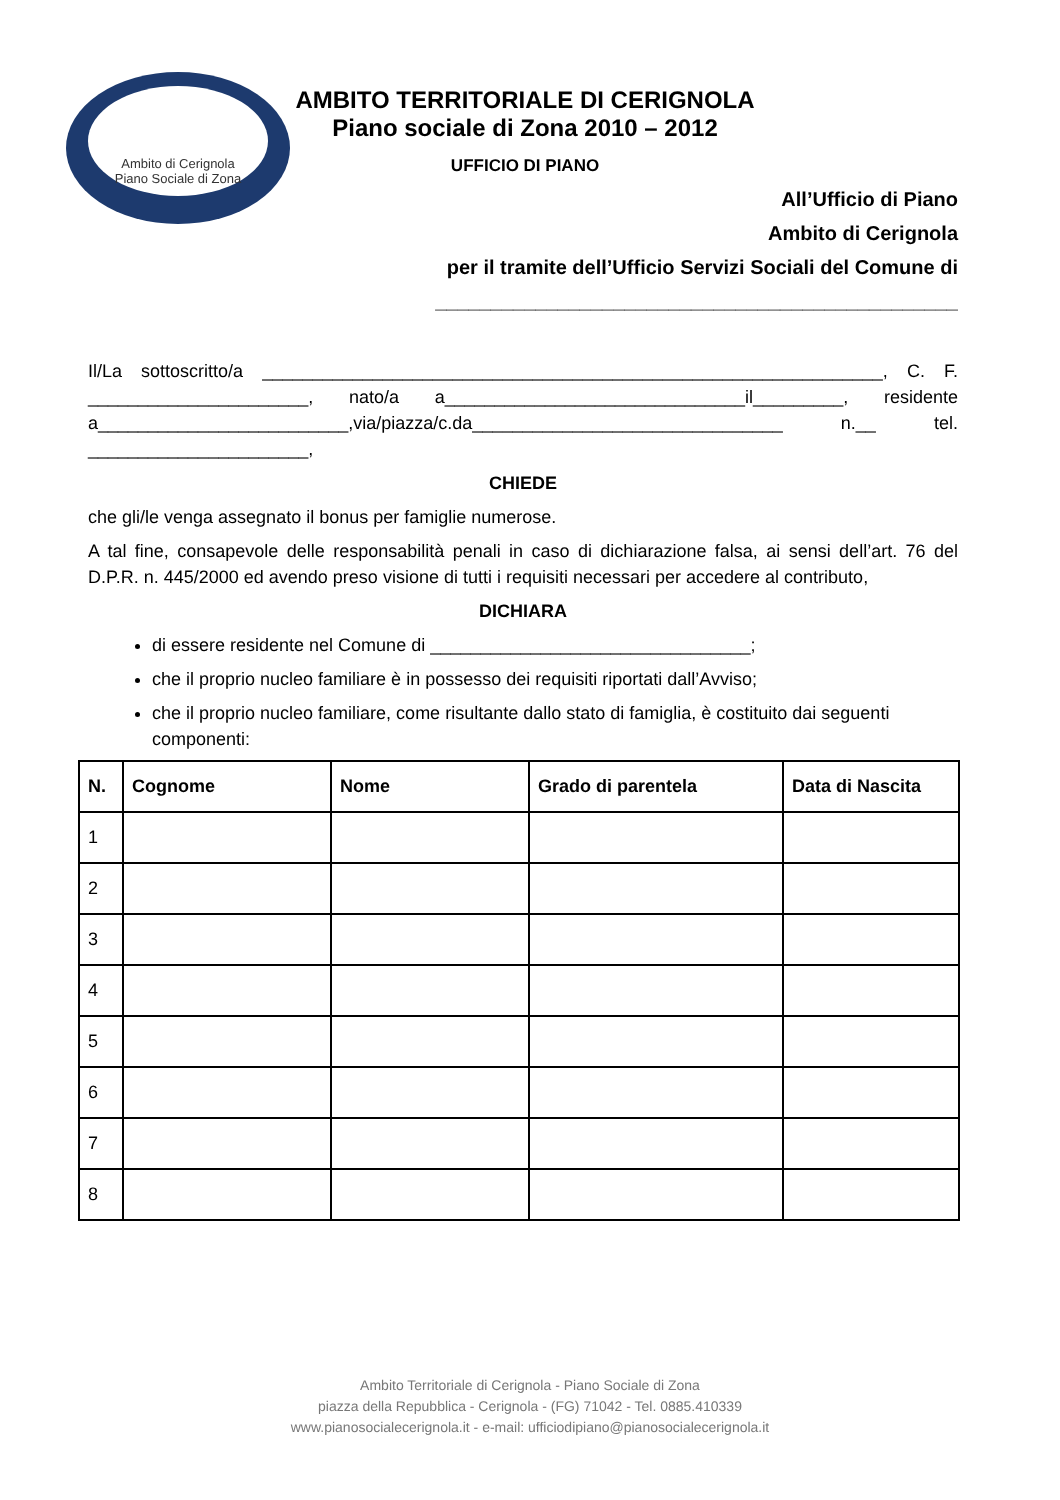Ambito di Cerignola
Piano Sociale di Zona
AMBITO TERRITORIALE DI CERIGNOLA
Piano sociale di Zona 2010 – 2012
UFFICIO DI PIANO
All’Ufficio di Piano
Ambito di Cerignola
per il tramite dell’Ufficio Servizi Sociali del Comune di
_______________________________________________
Il/La sottoscritto/a ______________________________________________________________, C. F. ______________________, nato/a a______________________________il_________, residente a_________________________,via/piazza/c.da_______________________________ n.__ tel. ______________________,
CHIEDE
che gli/le venga assegnato il bonus per famiglie numerose.
A tal fine, consapevole delle responsabilità penali in caso di dichiarazione falsa, ai sensi dell’art. 76 del D.P.R. n. 445/2000 ed avendo preso visione di tutti i requisiti necessari per accedere al contributo,
DICHIARA
di essere residente nel Comune di ________________________________;
che il proprio nucleo familiare è in possesso dei requisiti riportati dall’Avviso;
che il proprio nucleo familiare, come risultante dallo stato di famiglia, è costituito dai seguenti componenti:
| N. | Cognome | Nome | Grado di parentela | Data di Nascita |
| --- | --- | --- | --- | --- |
| 1 | | | | |
| 2 | | | | |
| 3 | | | | |
| 4 | | | | |
| 5 | | | | |
| 6 | | | | |
| 7 | | | | |
| 8 | | | | |
Ambito Territoriale di Cerignola - Piano Sociale di Zona
piazza della Repubblica - Cerignola - (FG) 71042 - Tel. 0885.410339
www.pianosocialecerignola.it - e-mail: ufficiodipiano@pianosocialecerignola.it